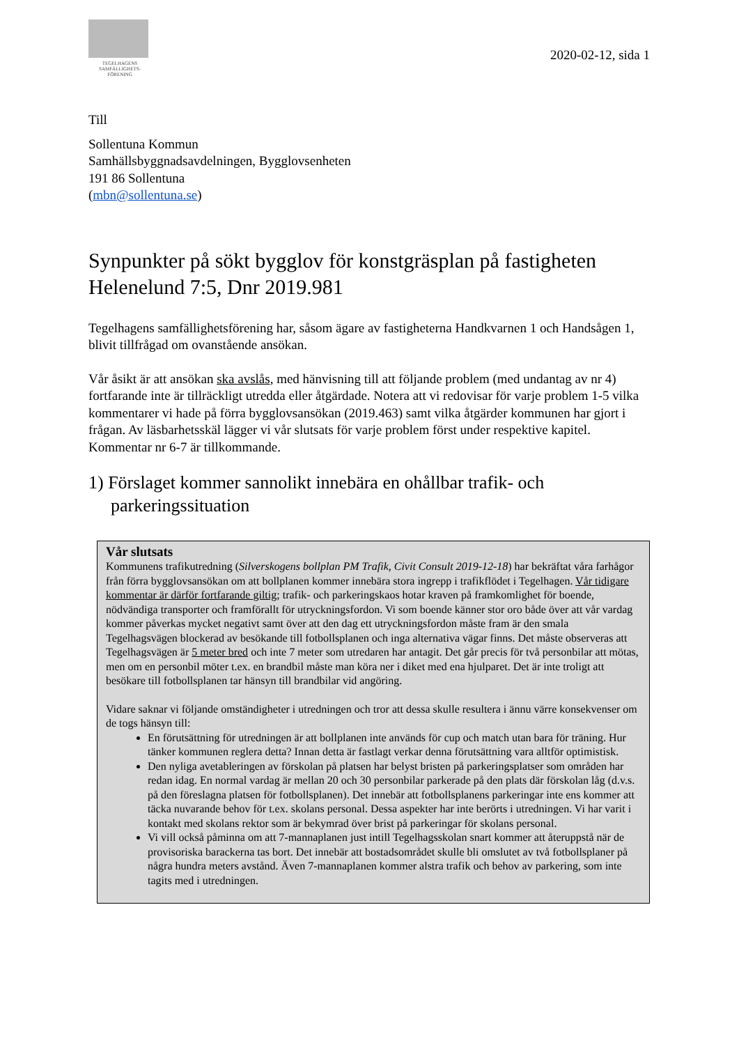TEGELHAGENS
SAMFÄLLIGHETS-
FÖRENING
2020-02-12, sida 1
Till
Sollentuna Kommun
Samhällsbyggnadsavdelningen, Bygglovsenheten
191 86 Sollentuna
(mbn@sollentuna.se)
Synpunkter på sökt bygglov för konstgräsplan på fastigheten Helenelund 7:5, Dnr 2019.981
Tegelhagens samfällighetsförening har, såsom ägare av fastigheterna Handkvarnen 1 och Handsågen 1, blivit tillfrågad om ovanstående ansökan.
Vår åsikt är att ansökan ska avslås, med hänvisning till att följande problem (med undantag av nr 4) fortfarande inte är tillräckligt utredda eller åtgärdade. Notera att vi redovisar för varje problem 1-5 vilka kommentarer vi hade på förra bygglovsansökan (2019.463) samt vilka åtgärder kommunen har gjort i frågan. Av läsbarhetsskäl lägger vi vår slutsats för varje problem först under respektive kapitel. Kommentar nr 6-7 är tillkommande.
1) Förslaget kommer sannolikt innebära en ohållbar trafik- och parkeringssituation
Vår slutsats
Kommunens trafikutredning (Silverskogens bollplan PM Trafik, Civit Consult 2019-12-18) har bekräftat våra farhågor från förra bygglovsansökan om att bollplanen kommer innebära stora ingrepp i trafikflödet i Tegelhagen. Vår tidigare kommentar är därför fortfarande giltig; trafik- och parkeringskaos hotar kraven på framkomlighet för boende, nödvändiga transporter och framförallt för utryckningsfordon. Vi som boende känner stor oro både över att vår vardag kommer påverkas mycket negativt samt över att den dag ett utryckningsfordon måste fram är den smala Tegelhagsvägen blockerad av besökande till fotbollsplanen och inga alternativa vägar finns. Det måste observeras att Tegelhagsvägen är 5 meter bred och inte 7 meter som utredaren har antagit. Det går precis för två personbilar att mötas, men om en personbil möter t.ex. en brandbil måste man köra ner i diket med ena hjulparet. Det är inte troligt att besökare till fotbollsplanen tar hänsyn till brandbilar vid angöring.
Vidare saknar vi följande omständigheter i utredningen och tror att dessa skulle resultera i ännu värre konsekvenser om de togs hänsyn till:
En förutsättning för utredningen är att bollplanen inte används för cup och match utan bara för träning. Hur tänker kommunen reglera detta? Innan detta är fastlagt verkar denna förutsättning vara alltför optimistisk.
Den nyliga avetableringen av förskolan på platsen har belyst bristen på parkeringsplatser som områden har redan idag. En normal vardag är mellan 20 och 30 personbilar parkerade på den plats där förskolan låg (d.v.s. på den föreslagna platsen för fotbollsplanen). Det innebär att fotbollsplanens parkeringar inte ens kommer att täcka nuvarande behov för t.ex. skolans personal. Dessa aspekter har inte berörts i utredningen. Vi har varit i kontakt med skolans rektor som är bekymrad över brist på parkeringar för skolans personal.
Vi vill också påminna om att 7-mannaplanen just intill Tegelhagsskolan snart kommer att återuppstå när de provisoriska barackerna tas bort. Det innebär att bostadsområdet skulle bli omslutet av två fotbollsplaner på några hundra meters avstånd. Även 7-mannaplanen kommer alstra trafik och behov av parkering, som inte tagits med i utredningen.